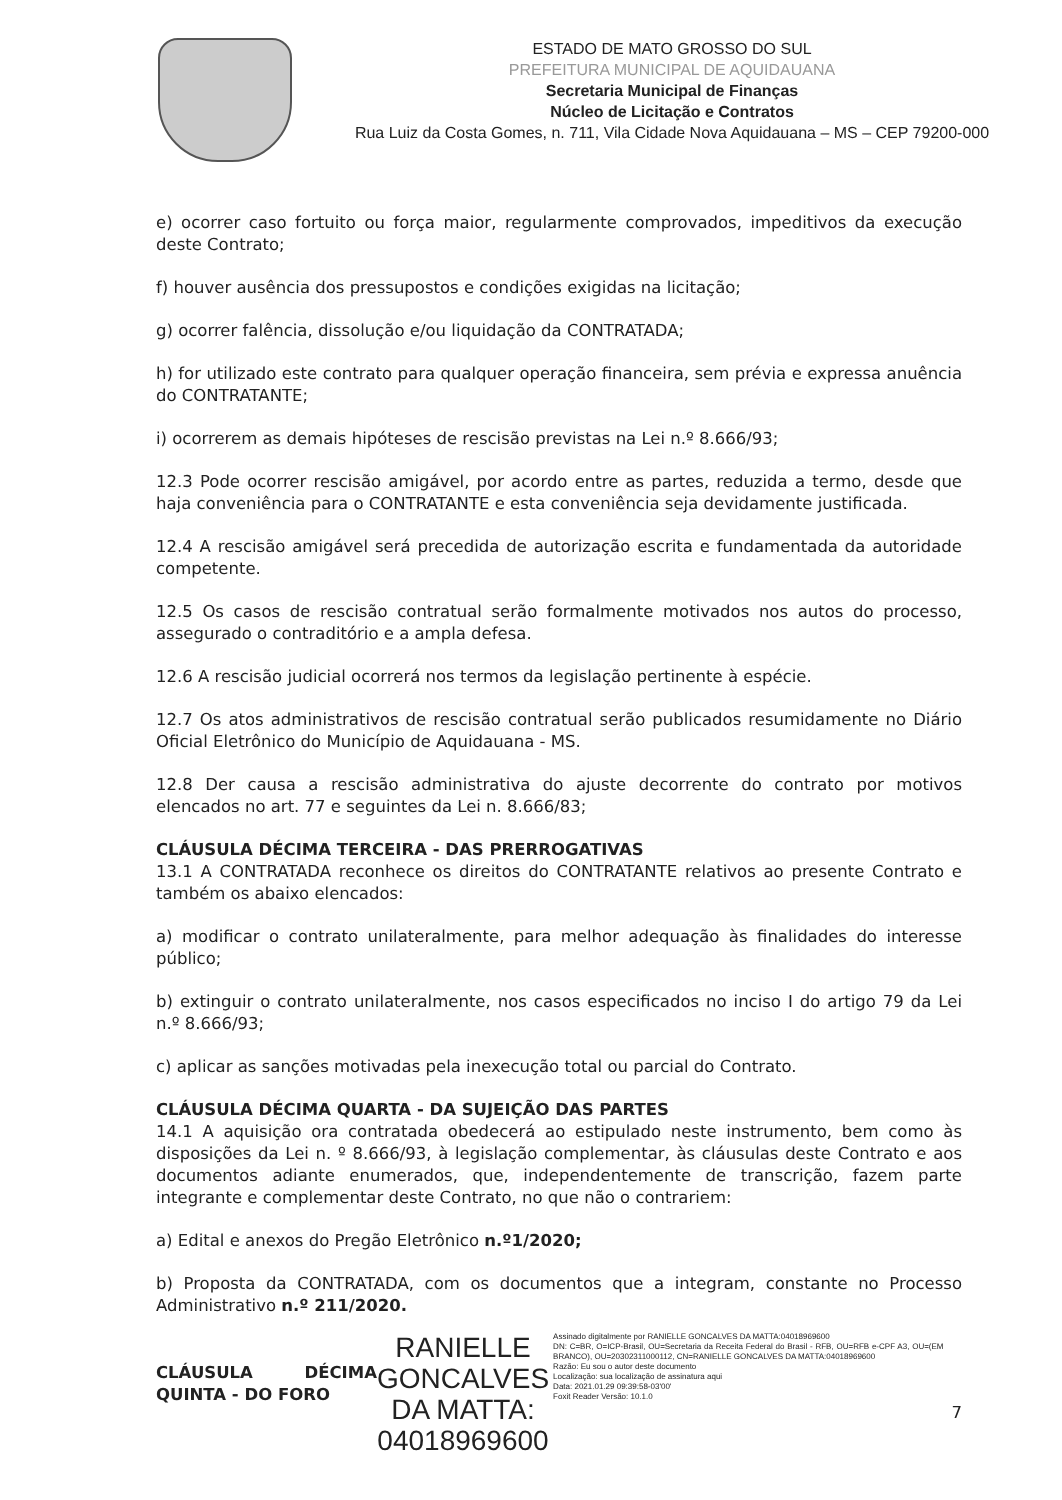ESTADO DE MATO GROSSO DO SUL
PREFEITURA MUNICIPAL DE AQUIDAUANA
Secretaria Municipal de Finanças
Núcleo de Licitação e Contratos
Rua Luiz da Costa Gomes, n. 711, Vila Cidade Nova Aquidauana – MS – CEP 79200-000
e) ocorrer caso fortuito ou força maior, regularmente comprovados, impeditivos da execução deste Contrato;
f) houver ausência dos pressupostos e condições exigidas na licitação;
g) ocorrer falência, dissolução e/ou liquidação da CONTRATADA;
h) for utilizado este contrato para qualquer operação financeira, sem prévia e expressa anuência do CONTRATANTE;
i) ocorrerem as demais hipóteses de rescisão previstas na Lei n.º 8.666/93;
12.3 Pode ocorrer rescisão amigável, por acordo entre as partes, reduzida a termo, desde que haja conveniência para o CONTRATANTE e esta conveniência seja devidamente justificada.
12.4 A rescisão amigável será precedida de autorização escrita e fundamentada da autoridade competente.
12.5 Os casos de rescisão contratual serão formalmente motivados nos autos do processo, assegurado o contraditório e a ampla defesa.
12.6 A rescisão judicial ocorrerá nos termos da legislação pertinente à espécie.
12.7 Os atos administrativos de rescisão contratual serão publicados resumidamente no Diário Oficial Eletrônico do Município de Aquidauana - MS.
12.8 Der causa a rescisão administrativa do ajuste decorrente do contrato por motivos elencados no art. 77 e seguintes da Lei n. 8.666/83;
CLÁUSULA DÉCIMA TERCEIRA - DAS PRERROGATIVAS
13.1 A CONTRATADA reconhece os direitos do CONTRATANTE relativos ao presente Contrato e também os abaixo elencados:
a) modificar o contrato unilateralmente, para melhor adequação às finalidades do interesse público;
b) extinguir o contrato unilateralmente, nos casos especificados no inciso I do artigo 79 da Lei n.º 8.666/93;
c) aplicar as sanções motivadas pela inexecução total ou parcial do Contrato.
CLÁUSULA DÉCIMA QUARTA - DA SUJEIÇÃO DAS PARTES
14.1 A aquisição ora contratada obedecerá ao estipulado neste instrumento, bem como às disposições da Lei n. º 8.666/93, à legislação complementar, às cláusulas deste Contrato e aos documentos adiante enumerados, que, independentemente de transcrição, fazem parte integrante e complementar deste Contrato, no que não o contrariem:
a) Edital e anexos do Pregão Eletrônico n.º1/2020;
b) Proposta da CONTRATADA, com os documentos que a integram, constante no Processo Administrativo n.º 211/2020.
CLÁUSULA DÉCIMA QUINTA - DO FORO
RANIELLE
GONCALVES
DA MATTA:
04018969600
Assinado digitalmente por RANIELLE GONCALVES DA MATTA:04018969600
DN: C=BR, O=ICP-Brasil, OU=Secretaria da Receita Federal do Brasil - RFB, OU=RFB e-CPF A3, OU=(EM BRANCO), OU=20302311000112, CN=RANIELLE GONCALVES DA MATTA:04018969600
Razão: Eu sou o autor deste documento
Localização: sua localização de assinatura aqui
Data: 2021.01.29 09:39:58-03'00'
Foxit Reader Versão: 10.1.0
7